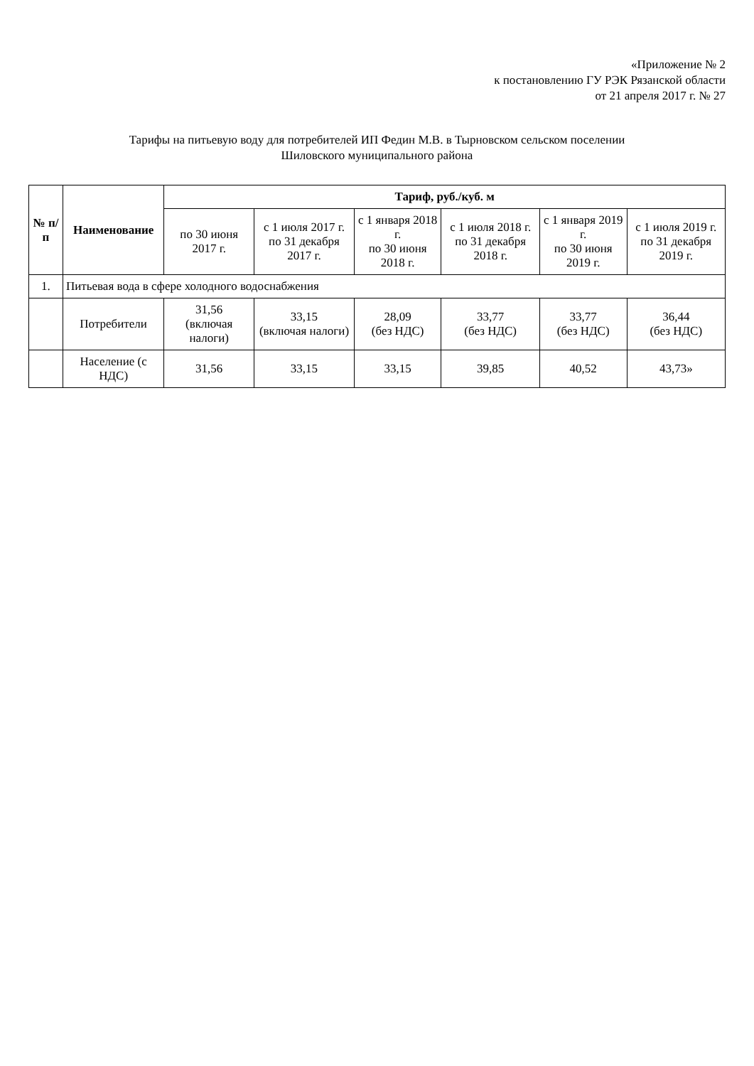«Приложение № 2
к постановлению ГУ РЭК Рязанской области
от 21 апреля 2017 г. № 27
Тарифы на питьевую воду для потребителей ИП Федин М.В. в Тырновском сельском поселении
Шиловского муниципального района
| № п/п | Наименование | Тариф, руб./куб. м | | | | | |
| --- | --- | --- | --- | --- | --- | --- | --- |
| | | по 30 июня 2017 г. | с 1 июля 2017 г. по 31 декабря 2017 г. | с 1 января 2018 г. по 30 июня 2018 г. | с 1 июля 2018 г. по 31 декабря 2018 г. | с 1 января 2019 г. по 30 июня 2019 г. | с 1 июля 2019 г. по 31 декабря 2019 г. |
| 1. | Питьевая вода в сфере холодного водоснабжения | | | | | | |
| | Потребители | 31,56 (включая налоги) | 33,15 (включая налоги) | 28,09 (без НДС) | 33,77 (без НДС) | 33,77 (без НДС) | 36,44 (без НДС) |
| | Население (с НДС) | 31,56 | 33,15 | 33,15 | 39,85 | 40,52 | 43,73» |